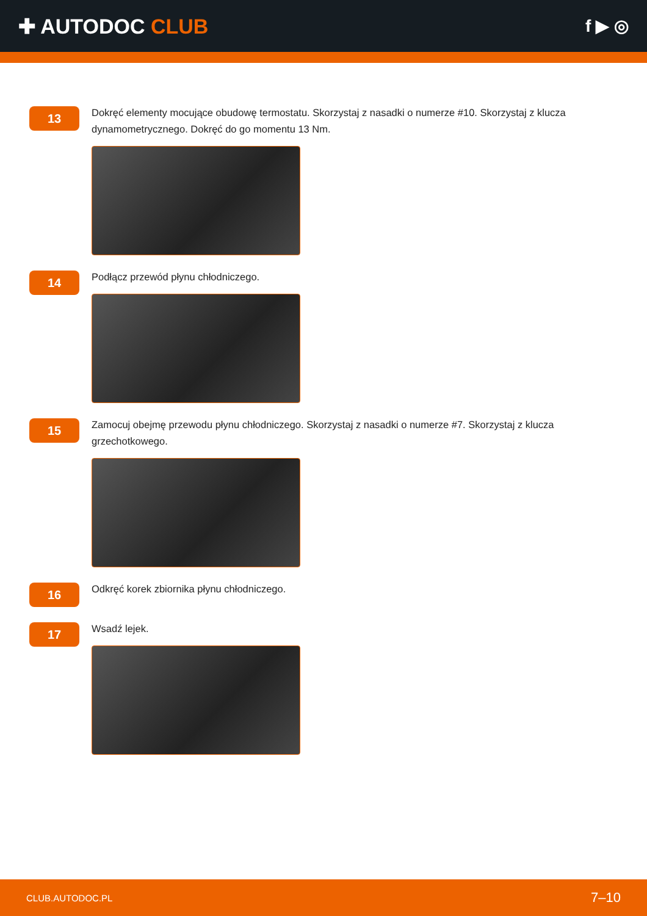✚ AUTODOC CLUB
f ▶ ◎
13
Dokręć elementy mocujące obudowę termostatu. Skorzystaj z nasadki o numerze #10. Skorzystaj z klucza dynamometrycznego. Dokręć do go momentu 13 Nm.
14
Podłącz przewód płynu chłodniczego.
15
Zamocuj obejmę przewodu płynu chłodniczego. Skorzystaj z nasadki o numerze #7. Skorzystaj z klucza grzechotkowego.
16
Odkręć korek zbiornika płynu chłodniczego.
17
Wsadź lejek.
CLUB.AUTODOC.PL 7–10